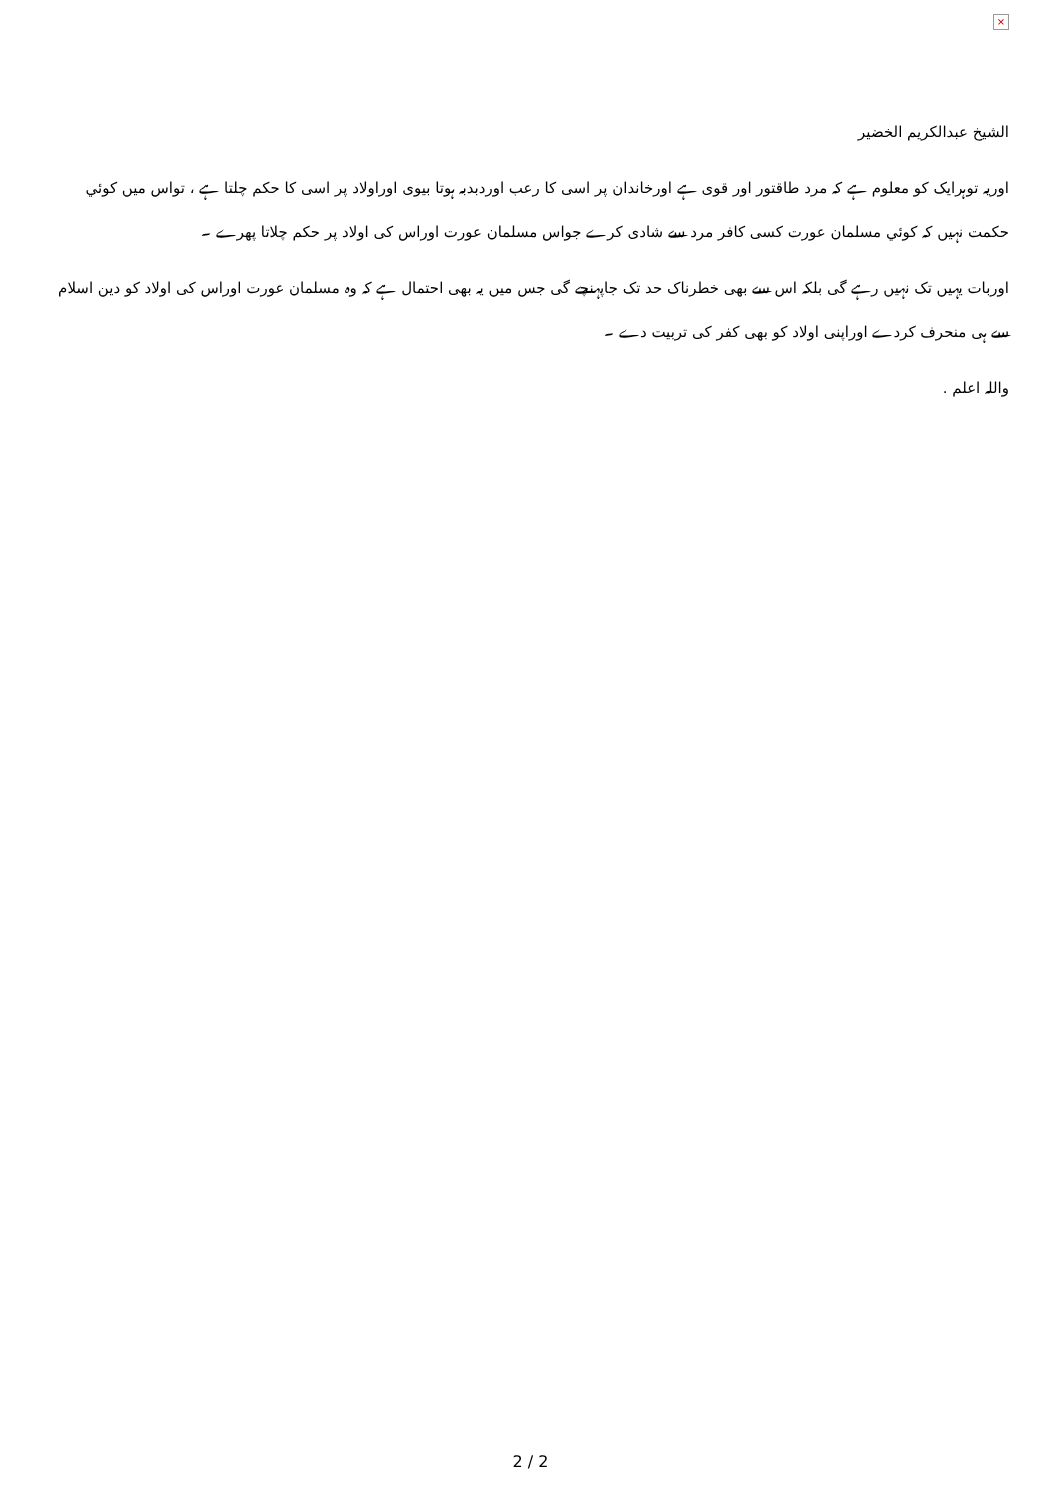×
الشیخ عبدالکریم الخضیر
اوریہ توہرایک کو معلوم ہے کہ مرد طاقتور اور قوی ہے اورخاندان پر اسی کا رعب اوردبدبہ ہوتا بیوی اوراولاد پر اسی کا حکم چلتا ہے ، تواس میں کوئي حکمت نہیں کہ کوئي مسلمان عورت کسی کافر مرد سے شادی کرے جواس مسلمان عورت اوراس کی اولاد پر حکم چلاتا پھرے ۔
اوربات یہیں تک نہیں رہے گی بلکہ اس سے بھی خطرناک حد تک جاپہنچے گی جس میں یہ بھی احتمال ہے کہ وہ مسلمان عورت اوراس کی اولاد کو دین اسلام سے ہی منحرف کردے اوراپنی اولاد کو بھی کفر کی تربیت دے ۔
واللہ اعلم .
2 / 2